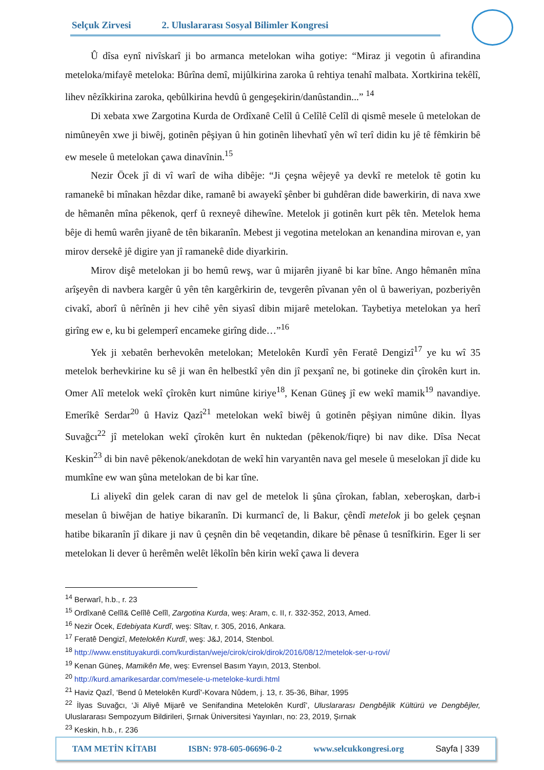Selçuk Zirvesi 2. Uluslararası Sosyal Bilimler Kongresi
Û dîsa eynî nivîskarî ji bo armanca metelokan wiha gotiye: “Miraz ji vegotin û afirandina meteloka/mifayê meteloka: Bûrîna demî, mijûlkirina zaroka û rehtiya tenahî malbata. Xortkirina tekêlî, lihev nêzîkkirina zaroka, qebûlkirina hevdû û gengeşekirin/danûstandin...” <sup>14</sup>
Di xebata xwe Zargotina Kurda de Ordîxanê Celîl û Celîlê Celîl di qismê mesele û metelokan de nimûneyên xwe ji biwêj, gotinên pêşiyan û hin gotinên lihevhatî yên wî terî didin ku jê tê fêmkirin bê ew mesele û metelokan çawa dinavînin.<sup>15</sup>
Nezir Öcek jî di vî warî de wiha dibêje: “Ji çeşna wêjeyê ya devkî re metelok tê gotin ku ramanekê bi mînakan hêzdar dike, ramanê bi awayekî şênber bi guhdêran dide bawerkirin, di nava xwe de hêmanên mîna pêkenok, qerf û rexneyê dihewîne. Metelok ji gotinên kurt pêk tên. Metelok hema bêje di hemû warên jiyanê de tên bikaranîn. Mebest ji vegotina metelokan an kenandina mirovan e, yan mirov dersekê jê digire yan jî ramanekê dide diyarkirin.
Mirov dişê metelokan ji bo hemû rewş, war û mijarên jiyanê bi kar bîne. Ango hêmanên mîna arîşeyên di navbera kargêr û yên tên kargêrkirin de, tevgerên pîvanan yên ol û baweriyan, pozberiyên civakî, aborî û nêrînên ji hev cihê yên siyasî dibin mijarê metelokan. Taybetiya metelokan ya herî girîng ew e, ku bi gelemperî encameke girîng dide…”<sup>16</sup>
Yek ji xebatên berhevokên metelokan; Metelokên Kurdî yên Feratê Dengizî<sup>17</sup> ye ku wî 35 metelok berhevkirine ku sê ji wan ên helbestkî yên din jî pexşanî ne, bi gotineke din çîrokên kurt in. Omer Alî metelok wekî çîrokên kurt nimûne kiriye<sup>18</sup>, Kenan Güneş jî ew wekî mamik<sup>19</sup> navandiye. Emerîkê Serdar<sup>20</sup> û Haviz Qazî<sup>21</sup> metelokan wekî biwêj û gotinên pêşiyan nimûne dikin. İlyas Suvağcı<sup>22</sup> jî metelokan wekî çîrokên kurt ên nuktedan (pêkenok/fiqre) bi nav dike. Dîsa Necat Keskin<sup>23</sup> di bin navê pêkenok/anekdotan de wekî hin varyantên nava gel mesele û meselokan jî dide ku mumkîne ew wan şûna metelokan de bi kar tîne.
Li aliyekî din gelek caran di nav gel de metelok li şûna çîrokan, fablan, xeberoşkan, darb-i meselan û biwêjan de hatiye bikaranîn. Di kurmancî de, li Bakur, çêndî metelok ji bo gelek çeşnan hatibe bikaranîn jî dikare ji nav û çeşnên din bê veqetandin, dikare bê pênase û tesnîfkirin. Eger li ser metelokan li dever û herêmên welêt lêkolîn bên kirin wekî çawa li devera
<sup>14</sup> Berwarî, h.b., r. 23
<sup>15</sup> Ordîxanê Celîl& Celîlê Celîl, Zargotina Kurda, weş: Aram, c. II, r. 332-352, 2013, Amed.
<sup>16</sup> Nezir Öcek, Edebiyata Kurdî, weş: Sîtav, r. 305, 2016, Ankara.
<sup>17</sup> Feratê Dengizî, Metelokên Kurdî, weş: J&J, 2014, Stenbol.
<sup>18</sup> http://www.enstituyakurdi.com/kurdistan/weje/cirok/cirok/dirok/2016/08/12/metelok-ser-u-rovi/
<sup>19</sup> Kenan Güneş, Mamikên Me, weş: Evrensel Basım Yayın, 2013, Stenbol.
<sup>20</sup> http://kurd.amarikesardar.com/mesele-u-meteloke-kurdi.html
<sup>21</sup> Haviz Qazî, ‘Bend û Metelokên Kurdî’-Kovara Nûdem, j. 13, r. 35-36, Bihar, 1995
<sup>22</sup> İlyas Suvağcı, ‘Ji Aliyê Mijarê ve Senifandina Metelokên Kurdî’, Uluslararası Dengbêjlik Kültürü ve Dengbêjler, Uluslararası Sempozyum Bildirileri, Şırnak Üniversitesi Yayınları, no: 23, 2019, Şırnak
<sup>23</sup> Keskin, h.b., r. 236
TAM METİN KİTABI ISBN: 978-605-06696-0-2 www.selcukkongresi.org Sayfa | 339